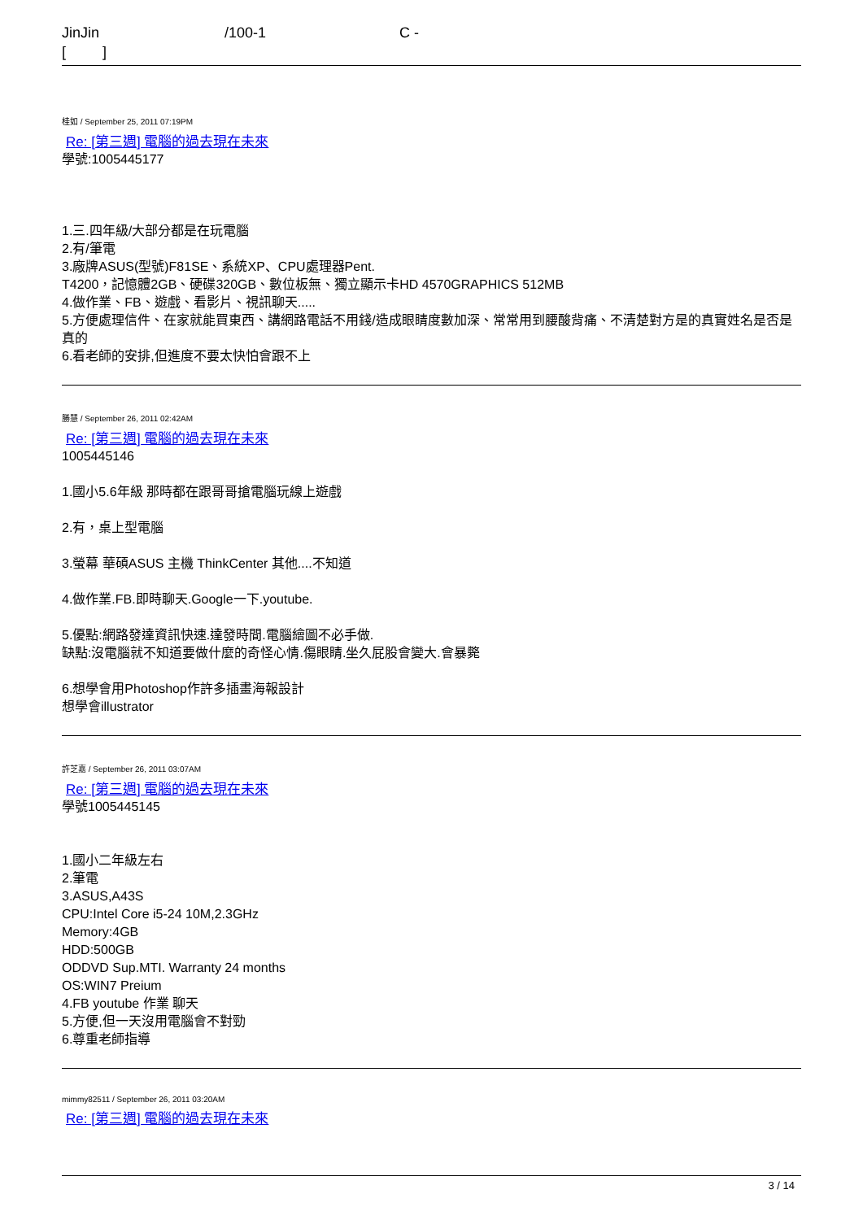JinJin /100-1 C -
[ ]
桂如 / September 25, 2011 07:19PM
Re: [第三週] 電腦的過去現在未來
學號:1005445177
1.三.四年級/大部分都是在玩電腦
2.有/筆電
3.廠牌ASUS(型號)F81SE、系統XP、CPU處理器Pent.
T4200，記憶體2GB、硬碟320GB、數位板無、獨立顯示卡HD 4570GRAPHICS 512MB
4.做作業、FB、遊戲、看影片、視訊聊天.....
5.方便處理信件、在家就能買東西、講網路電話不用錢/造成眼睛度數加深、常常用到腰酸背痛、不清楚對方是的真實姓名是否是真的
6.看老師的安排,但進度不要太快怕會跟不上
勝慧 / September 26, 2011 02:42AM
Re: [第三週] 電腦的過去現在未來
1005445146
1.國小5.6年級 那時都在跟哥哥搶電腦玩線上遊戲
2.有，桌上型電腦
3.螢幕 華碩ASUS 主機 ThinkCenter 其他....不知道
4.做作業.FB.即時聊天.Google一下.youtube.
5.優點:網路發達資訊快速.達發時間.電腦繪圖不必手做.
缺點:沒電腦就不知道要做什麼的奇怪心情.傷眼睛.坐久屁股會變大.會暴斃
6.想學會用Photoshop作許多插畫海報設計
想學會illustrator
許芝嘉 / September 26, 2011 03:07AM
Re: [第三週] 電腦的過去現在未來
學號1005445145
1.國小二年級左右
2.筆電
3.ASUS,A43S
CPU:Intel Core i5-24 10M,2.3GHz
Memory:4GB
HDD:500GB
ODDVD Sup.MTI. Warranty 24 months
OS:WIN7 Preium
4.FB youtube 作業 聊天
5.方便,但一天沒用電腦會不對勁
6.尊重老師指導
mimmy82511 / September 26, 2011 03:20AM
Re: [第三週] 電腦的過去現在未來
3 / 14